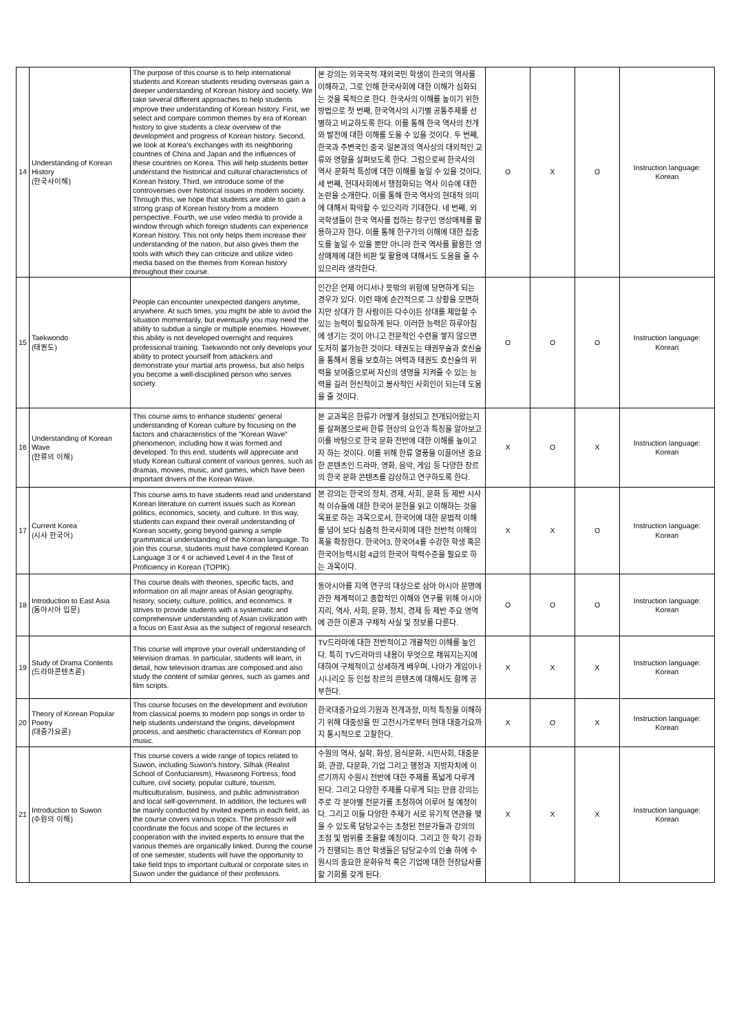| 14 | Understanding of Korean History (한국사이해) | The purpose of this course is to help international students and Korean students residing overseas gain a deeper understanding of Korean history and society. We take several different approaches to help students improve their understanding of Korean history. First, we select and compare common themes by era of Korean history to give students a clear overview of the development and progress of Korean history. Second, we look at Korea's exchanges with its neighboring countries of China and Japan and the influences of these countries on Korea. This will help students better understand the historical and cultural characteristics of Korean history. Third, we introduce some of the controversies over historical issues in modern society. Through this, we hope that students are able to gain a strong grasp of Korean history from a modern perspective. Fourth, we use video media to provide a window through which foreign students can experience Korean history. This not only helps them increase their understanding of the nation, but also gives them the tools with which they can criticize and utilize video media based on the themes from Korean history throughout their course. | 본 강의는 외국국적·재외국민 학생이 한국의 역사를 이해하고, 그로 인해 한국사회에 대한 이해가 심화되는 것을 목적으로 한다. 한국사의 이해를 높이기 위한 방법으로 첫 번째, 한국역사의 시기별 공통주제를 선별하고 비교하도록 한다. 이를 통해 한국 역사의 전개와 발전에 대한 이해를 도울 수 있을 것이다. 두 번째, 한국과 주변국인 중국·일본과의 역사상의 대외적인 교류와 영향을 살펴보도록 한다. 그럼으로써 한국사의 역사·문화적 특성에 대한 이해를 높일 수 있을 것이다. 세 번째, 현대사회에서 쟁점화되는 역사 이슈에 대한 논란을 소개한다. 이를 통해 한국 역사의 현대적 의미에 대해서 파악할 수 있으리라 기대한다. 네 번째, 외국학생들이 한국 역사를 접하는 창구인 영상매체를 활용하고자 한다. 이를 통해 한구가의 이해에 대한 집중도를 높일 수 있을 뿐만 아니라 한국 역사를 활용한 영상매체에 대한 비판 및 활용에 대해서도 도움을 줄 수 있으리라 생각한다. | O | X | O | Instruction language: Korean |
| 15 | Taekwondo (태권도) | People can encounter unexpected dangers anytime, anywhere. At such times, you might be able to avoid the situation momentarily, but eventually you may need the ability to subdue a single or multiple enemies. However, this ability is not developed overnight and requires professional training. Taekwondo not only develops your ability to protect yourself from attackers and demonstrate your martial arts prowess, but also helps you become a well-disciplined person who serves society. | 인간은 언제 어디서나 뜻밖의 위험에 당면하게 되는 경우가 있다. 이런 때에 순간적으로 그 상황을 모면하지만 상대가 한 사람이든 다수이든 상대를 제압할 수 있는 능력이 필요하게 된다. 이러한 능력은 하루아침에 생기는 것이 아니고 전문적인 수련을 쌓지 않으면 도저히 불가능한 것이다. 태권도는 태권무술과 호신술을 통해서 몸을 보호하는 여력과 태권도 호신술의 위력을 보여줌으로써 자신의 생명을 지켜줄 수 있는 능력을 길러 헌신적이고 봉사적인 사회인이 되는데 도움을 줄 것이다. | O | O | O | Instruction language: Korean |
| 16 | Understanding of Korean Wave (한류의 이해) | This course aims to enhance students' general understanding of Korean culture by focusing on the factors and characteristics of the "Korean Wave" phenomenon, including how it was formed and developed. To this end, students will appreciate and study Korean cultural content of various genres, such as dramas, movies, music, and games, which have been important drivers of the Korean Wave. | 본 교과목은 한류가 어떻게 형성되고 전개되어왔는지를 살펴봄으로써 한류 현상의 요인과 특징을 알아보고 이를 바탕으로 한국 문화 전반에 대한 이해를 높이고자 하는 것이다. 이를 위해 한류 열풍을 이끌어낸 중요한 콘텐츠인 드라마, 영화, 음악, 게임 등 다양한 장르의 한국 문화 콘텐츠를 감상하고 연구하도록 한다. | X | O | X | Instruction language: Korean |
| 17 | Current Korea (시사 한국어) | This course aims to have students read and understand Korean literature on current issues such as Korean politics, economics, society, and culture. In this way, students can expand their overall understanding of Korean society, going beyond gaining a simple grammatical understanding of the Korean language. To join this course, students must have completed Korean Language 3 or 4 or achieved Level 4 in the Test of Proficiency in Korean (TOPIK). | 본 강의는 한국의 정치, 경제, 사회, 문화 등 제반 시사적 이슈들에 대한 한국어 문헌을 읽고 이해하는 것을 목표로 하는 과목으로서, 한국어에 대한 문법적 이해를 넘어 보다 심층적 한국사회에 대한 전반적 이해의 폭을 확장한다. 한국어3, 한국어4를 수강한 학생 혹은 한국어능력시험 4급의 한국어 학력수준을 필요로 하는 과목이다. | X | X | O | Instruction language: Korean |
| 18 | Introduction to East Asia (동아시아 입문) | This course deals with theories, specific facts, and information on all major areas of Asian geography, history, society, culture, politics, and economics. It strives to provide students with a systematic and comprehensive understanding of Asian civilization with a focus on East Asia as the subject of regional research. | 동아시아를 지역 연구의 대상으로 삼아 아시아 문명에 관한 체계적이고 종합적인 이해와 연구를 위해 아시아 지리, 역사, 사회, 문화, 정치, 경제 등 제반 주요 영역에 관한 이론과 구체적 사실 및 정보를 다룬다. | O | O | O | Instruction language: Korean |
| 19 | Study of Drama Contents (드라마콘텐츠론) | This course will improve your overall understanding of television dramas. In particular, students will learn, in detail, how television dramas are composed and also study the content of similar genres, such as games and film scripts. | TV드라마에 대한 전반적이고 개괄적인 이해를 높인다. 특히 TV드라마의 내용이 무엇으로 채워지는지에 대하여 구체적이고 상세하게 배우며, 나아가 게임이나 시나리오 등 인접 장르의 콘텐츠에 대해서도 함께 공부한다. | X | X | X | Instruction language: Korean |
| 20 | Theory of Korean Popular Poetry (대중가요론) | This course focuses on the development and evolution from classical poems to modern pop songs in order to help students understand the origins, development process, and aesthetic characteristics of Korean pop music. | 한국대중가요의 기원과 전개과정, 미적 특징을 이해하기 위해 대중성을 띤 고전시가로부터 현대 대중가요까지 통시적으로 고찰한다. | X | O | X | Instruction language: Korean |
| 21 | Introduction to Suwon (수원의 이해) | This course covers a wide range of topics related to Suwon, including Suwon's history, Silhak (Realist School of Confucianism), Hwaseong Fortress, food culture, civil society, popular culture, tourism, multiculturalism, business, and public administration and local self-government. In addition, the lectures will be mainly conducted by invited experts in each field, as the course covers various topics. The professor will coordinate the focus and scope of the lectures in cooperation with the invited experts to ensure that the various themes are organically linked. During the course of one semester, students will have the opportunity to take field trips to important cultural or corporate sites in Suwon under the guidance of their professors. | 수원의 역사, 실학, 화성, 음식문화, 시민사회, 대중문화, 관광, 다문화, 기업 그리고 행정과 지방자치에 이르기까지 수원시 전반에 대한 주제를 폭넓게 다루게 된다. 그리고 다양한 주제를 다루게 되는 만큼 강의는 주로 각 분야별 전문가를 초청하여 이루어 질 예정이다. 그리고 이들 다양한 주제가 서로 유기적 연관을 맺을 수 있도록 담당교수는 초청된 전문가들과 강의의 초점 및 범위를 조율할 예정이다. 그리고 한 학기 강좌가 진행되는 동안 학생들은 담당교수의 인솔 하에 수원시의 중요한 문화유적 혹은 기업에 대한 현장답사를 할 기회를 갖게 된다. | X | X | X | Instruction language: Korean |